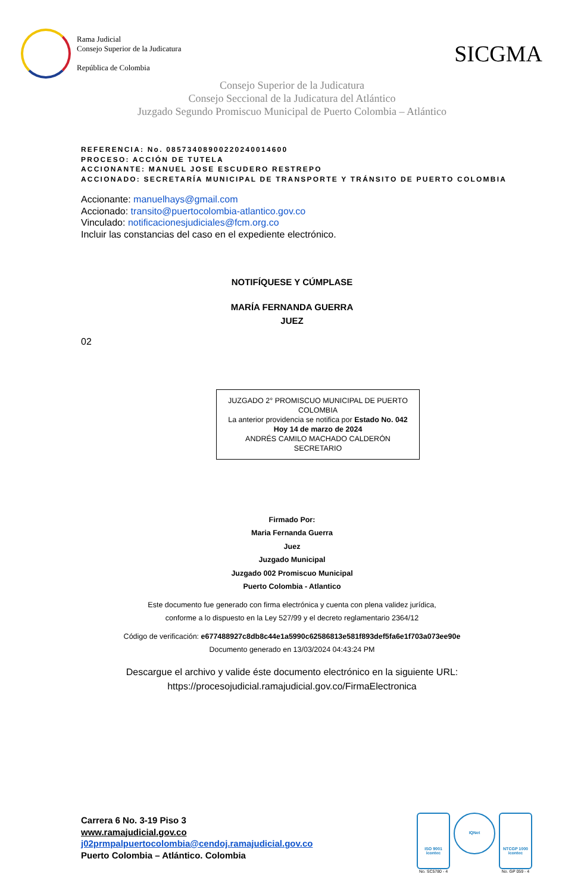Rama Judicial
Consejo Superior de la Judicatura
República de Colombia
SICGMA
Consejo Superior de la Judicatura
Consejo Seccional de la Judicatura del Atlántico
Juzgado Segundo Promiscuo Municipal de Puerto Colombia – Atlántico
REFERENCIA: No. 08573408900220240014600
PROCESO: ACCIÓN DE TUTELA
ACCIONANTE: MANUEL JOSE ESCUDERO RESTREPO
ACCIONADO: SECRETARÍA MUNICIPAL DE TRANSPORTE Y TRÁNSITO DE PUERTO COLOMBIA
Accionante: manuelhays@gmail.com
Accionado: transito@puertocolombia-atlantico.gov.co
Vinculado: notificacionesjudiciales@fcm.org.co
Incluir las constancias del caso en el expediente electrónico.
NOTIFÍQUESE Y CÚMPLASE
MARÍA FERNANDA GUERRA
JUEZ
02
JUZGADO 2° PROMISCUO MUNICIPAL DE PUERTO COLOMBIA
La anterior providencia se notifica por Estado No. 042
Hoy 14 de marzo de 2024
ANDRÉS CAMILO MACHADO CALDERÓN
SECRETARIO
Firmado Por:
Maria Fernanda Guerra
Juez
Juzgado Municipal
Juzgado 002 Promiscuo Municipal
Puerto Colombia - Atlantico
Este documento fue generado con firma electrónica y cuenta con plena validez jurídica,
conforme a lo dispuesto en la Ley 527/99 y el decreto reglamentario 2364/12
Código de verificación: e677488927c8db8c44e1a5990c62586813e581f893def5fa6e1f703a073ee90e
Documento generado en 13/03/2024 04:43:24 PM
Descargue el archivo y valide éste documento electrónico en la siguiente URL:
https://procesojudicial.ramajudicial.gov.co/FirmaElectronica
Carrera 6 No. 3-19 Piso 3
www.ramajudicial.gov.co
j02prmpalpuertocolombia@cendoj.ramajudicial.gov.co
Puerto Colombia – Atlántico. Colombia
ISO 9001
icontec
No. SC5780 - 4
IQNet
NTCGP 1000
icontec
No. GP 059 - 4